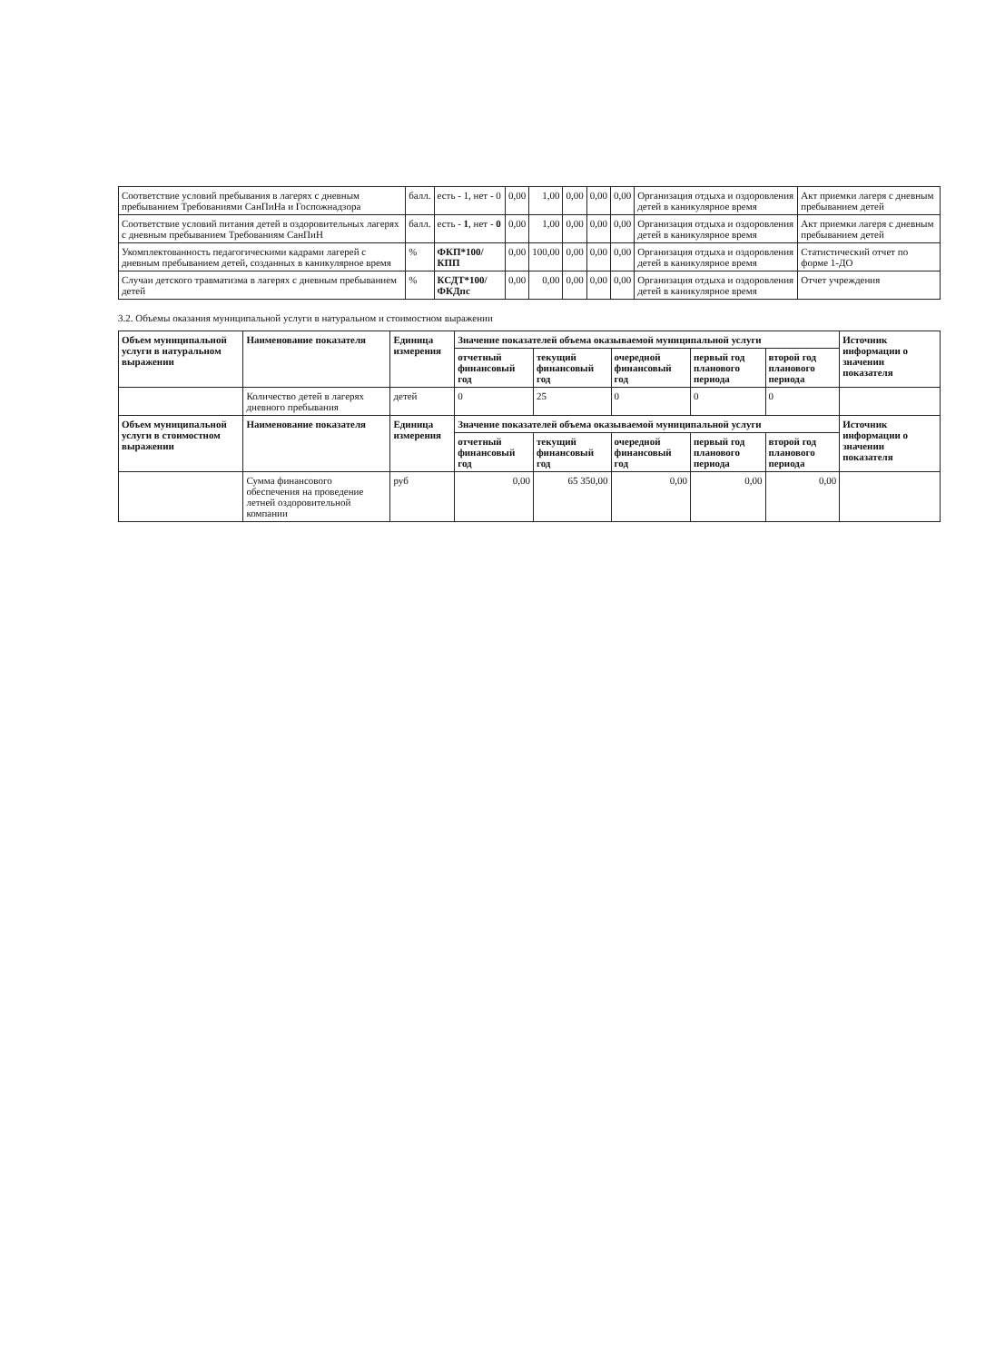| Соответствие условий пребывания в лагерях с дневным пребыванием Требованиями СанПиНа и Госпожнадзора | балл. | есть - 1, нет - 0 | 0,00 | 1,00 | 0,00 | 0,00 | 0,00 | Организация отдыха и оздоровления детей в каникулярное время | Акт приемки лагеря с дневным пребыванием детей |
| Соответствие условий питания детей в оздоровительных лагерях с дневным пребыванием Требованиям СанПиН | балл. | есть - 1 , нет - 0 | 0,00 | 1,00 | 0,00 | 0,00 | 0,00 | Организация отдыха и оздоровления детей в каникулярное время | Акт приемки лагеря с дневным пребыванием детей |
| Укомплектованность педагогическими кадрами лагерей с дневным пребыванием детей, созданных в каникулярное время | % | ФКП*100/КПП | 0,00 | 100,00 | 0,00 | 0,00 | 0,00 | Организация отдыха и оздоровления детей в каникулярное время | Статистический отчет по форме 1-ДО |
| Случаи детского травматизма в лагерях с дневным пребыванием детей | % | КСДТ*100/ФКДпс | 0,00 | 0,00 | 0,00 | 0,00 | 0,00 | Организация отдыха и оздоровления детей в каникулярное время | Отчет учреждения |
3.2. Объемы оказания муниципальной услуги в натуральном и стоимостном выражении
| Объем муниципальной услуги в натуральном выражении | Наименование показателя | Единица измерения | Значение показателей объема оказываемой муниципальной услуги | | | | | Источник информации о значении показателя |
| --- | --- | --- | --- | --- | --- | --- | --- | --- |
| | | | отчетный финансовый год | текущий финансовый год | очередной финансовый год | первый год планового периода | второй год планового периода | |
| | Количество детей в лагерях дневного пребывания | детей | 0 | 25 | 0 | 0 | 0 | |
| Объем муниципальной услуги в стоимостном выражении | Наименование показателя | Единица измерения | Значение показателей объема оказываемой муниципальной услуги | | | | | Источник информации о значении показателя |
| | | | отчетный финансовый год | текущий финансовый год | очередной финансовый год | первый год планового периода | второй год планового периода | |
| | Сумма финансового обеспечения на проведение летней оздоровительной компании | руб | 0,00 | 65 350,00 | 0,00 | 0,00 | 0,00 | |